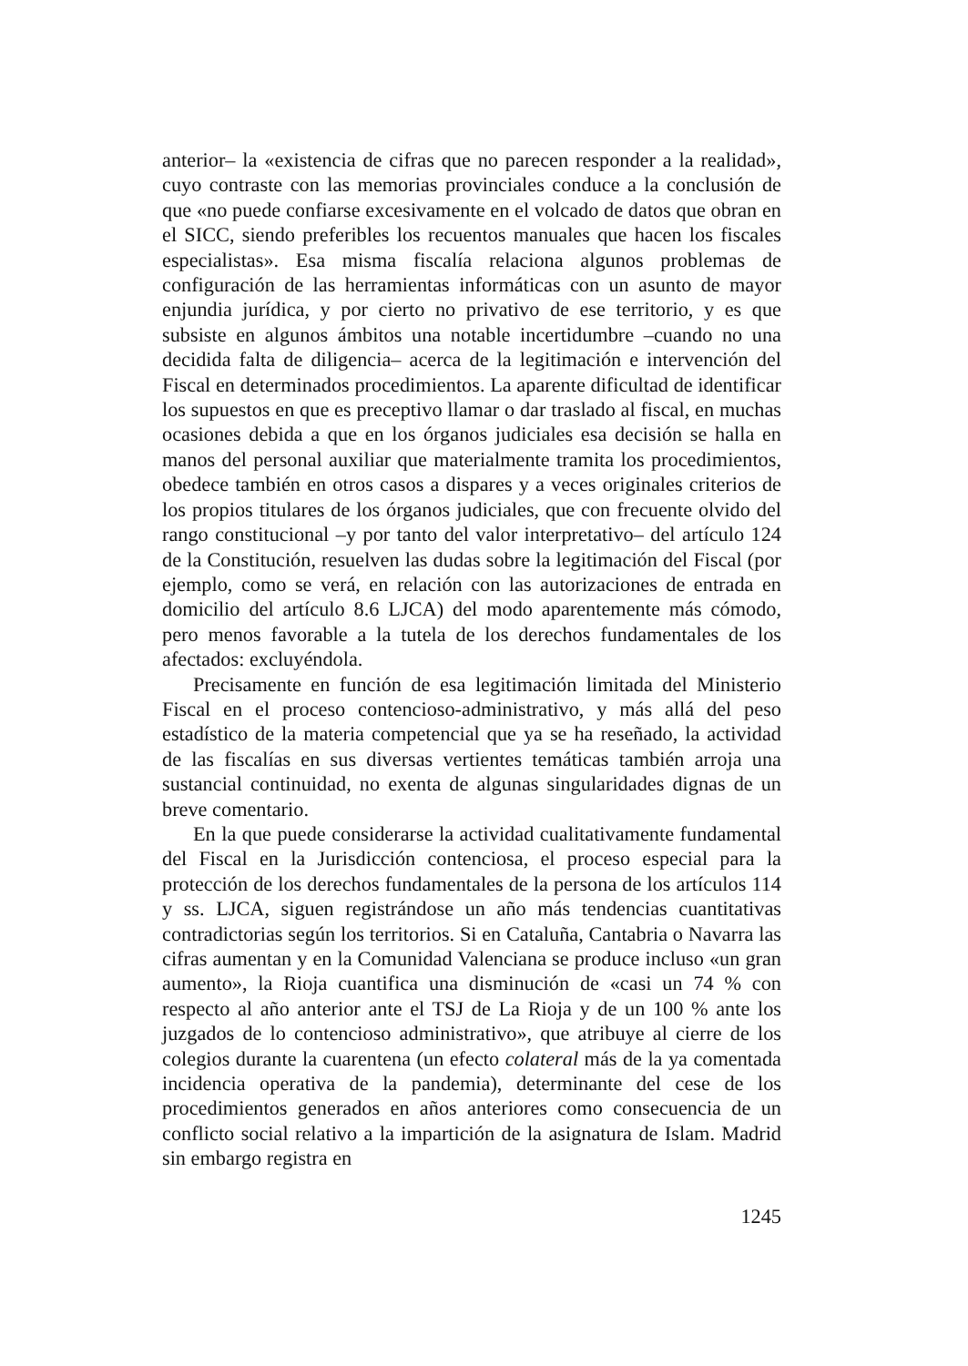anterior– la «existencia de cifras que no parecen responder a la realidad», cuyo contraste con las memorias provinciales conduce a la conclusión de que «no puede confiarse excesivamente en el volcado de datos que obran en el SICC, siendo preferibles los recuentos manuales que hacen los fiscales especialistas». Esa misma fiscalía relaciona algunos problemas de configuración de las herramientas informáticas con un asunto de mayor enjundia jurídica, y por cierto no privativo de ese territorio, y es que subsiste en algunos ámbitos una notable incertidumbre –cuando no una decidida falta de diligencia– acerca de la legitimación e intervención del Fiscal en determinados procedimientos. La aparente dificultad de identificar los supuestos en que es preceptivo llamar o dar traslado al fiscal, en muchas ocasiones debida a que en los órganos judiciales esa decisión se halla en manos del personal auxiliar que materialmente tramita los procedimientos, obedece también en otros casos a dispares y a veces originales criterios de los propios titulares de los órganos judiciales, que con frecuente olvido del rango constitucional –y por tanto del valor interpretativo– del artículo 124 de la Constitución, resuelven las dudas sobre la legitimación del Fiscal (por ejemplo, como se verá, en relación con las autorizaciones de entrada en domicilio del artículo 8.6 LJCA) del modo aparentemente más cómodo, pero menos favorable a la tutela de los derechos fundamentales de los afectados: excluyéndola.
Precisamente en función de esa legitimación limitada del Ministerio Fiscal en el proceso contencioso-administrativo, y más allá del peso estadístico de la materia competencial que ya se ha reseñado, la actividad de las fiscalías en sus diversas vertientes temáticas también arroja una sustancial continuidad, no exenta de algunas singularidades dignas de un breve comentario.
En la que puede considerarse la actividad cualitativamente fundamental del Fiscal en la Jurisdicción contenciosa, el proceso especial para la protección de los derechos fundamentales de la persona de los artículos 114 y ss. LJCA, siguen registrándose un año más tendencias cuantitativas contradictorias según los territorios. Si en Cataluña, Cantabria o Navarra las cifras aumentan y en la Comunidad Valenciana se produce incluso «un gran aumento», la Rioja cuantifica una disminución de «casi un 74 % con respecto al año anterior ante el TSJ de La Rioja y de un 100 % ante los juzgados de lo contencioso administrativo», que atribuye al cierre de los colegios durante la cuarentena (un efecto colateral más de la ya comentada incidencia operativa de la pandemia), determinante del cese de los procedimientos generados en años anteriores como consecuencia de un conflicto social relativo a la impartición de la asignatura de Islam. Madrid sin embargo registra en
1245